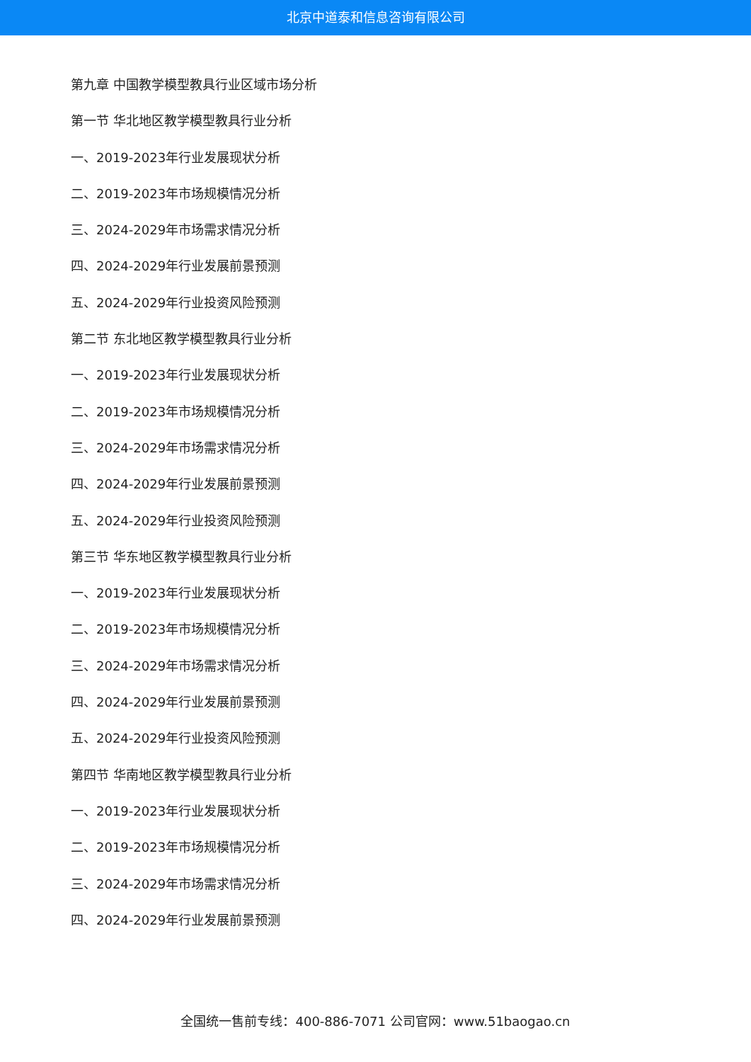北京中道泰和信息咨询有限公司
第九章 中国教学模型教具行业区域市场分析
第一节 华北地区教学模型教具行业分析
一、2019-2023年行业发展现状分析
二、2019-2023年市场规模情况分析
三、2024-2029年市场需求情况分析
四、2024-2029年行业发展前景预测
五、2024-2029年行业投资风险预测
第二节 东北地区教学模型教具行业分析
一、2019-2023年行业发展现状分析
二、2019-2023年市场规模情况分析
三、2024-2029年市场需求情况分析
四、2024-2029年行业发展前景预测
五、2024-2029年行业投资风险预测
第三节 华东地区教学模型教具行业分析
一、2019-2023年行业发展现状分析
二、2019-2023年市场规模情况分析
三、2024-2029年市场需求情况分析
四、2024-2029年行业发展前景预测
五、2024-2029年行业投资风险预测
第四节 华南地区教学模型教具行业分析
一、2019-2023年行业发展现状分析
二、2019-2023年市场规模情况分析
三、2024-2029年市场需求情况分析
四、2024-2029年行业发展前景预测
全国统一售前专线：400-886-7071 公司官网：www.51baogao.cn